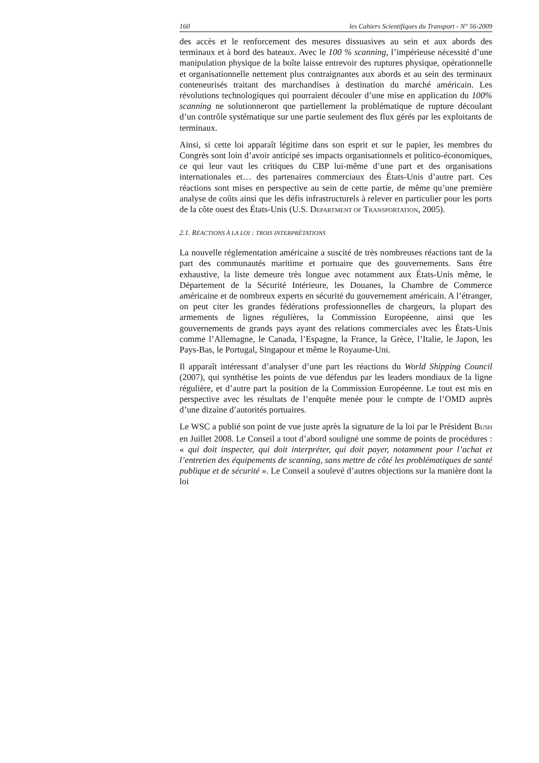160 les Cahiers Scientifiques du Transport - N° 56-2009
des accès et le renforcement des mesures dissuasives au sein et aux abords des terminaux et à bord des bateaux. Avec le 100 % scanning, l’impérieuse nécessité d’une manipulation physique de la boîte laisse entrevoir des ruptures physique, opérationnelle et organisationnelle nettement plus contraignantes aux abords et au sein des terminaux conteneurisés traitant des marchandises à destination du marché américain. Les révolutions technologiques qui pourraient découler d’une mise en application du 100% scanning ne solutionneront que partiellement la problématique de rupture découlant d’un contrôle systématique sur une partie seulement des flux gérés par les exploitants de terminaux.
Ainsi, si cette loi apparaît légitime dans son esprit et sur le papier, les membres du Congrès sont loin d’avoir anticipé ses impacts organisationnels et politico-économiques, ce qui leur vaut les critiques du CBP lui-même d’une part et des organisations internationales et… des partenaires commerciaux des États-Unis d’autre part. Ces réactions sont mises en perspective au sein de cette partie, de même qu’une première analyse de coûts ainsi que les défis infrastructurels à relever en particulier pour les ports de la côte ouest des États-Unis (U.S. DEPARTMENT OF TRANSPORTATION, 2005).
2.1. RÉACTIONS À LA LOI : TROIS INTERPRÉTATIONS
La nouvelle réglementation américaine a suscité de très nombreuses réactions tant de la part des communautés maritime et portuaire que des gouvernements. Sans être exhaustive, la liste demeure très longue avec notamment aux États-Unis même, le Département de la Sécurité Intérieure, les Douanes, la Chambre de Commerce américaine et de nombreux experts en sécurité du gouvernement américain. A l’étranger, on peut citer les grandes fédérations professionnelles de chargeurs, la plupart des armements de lignes régulières, la Commission Européenne, ainsi que les gouvernements de grands pays ayant des relations commerciales avec les États-Unis comme l’Allemagne, le Canada, l’Espagne, la France, la Grèce, l’Italie, le Japon, les Pays-Bas, le Portugal, Singapour et même le Royaume-Uni.
Il apparaît intéressant d’analyser d’une part les réactions du World Shipping Council (2007), qui synthétise les points de vue défendus par les leaders mondiaux de la ligne régulière, et d’autre part la position de la Commission Européenne. Le tout est mis en perspective avec les résultats de l’enquête menée pour le compte de l’OMD auprès d’une dizaine d’autorités portuaires.
Le WSC a publié son point de vue juste après la signature de la loi par le Président BUSH en Juillet 2008. Le Conseil a tout d’abord souligné une somme de points de procédures : « qui doit inspecter, qui doit interpréter, qui doit payer, notamment pour l’achat et l’entretien des équipements de scanning, sans mettre de côté les problématiques de santé publique et de sécurité ». Le Conseil a soulevé d’autres objections sur la manière dont la loi